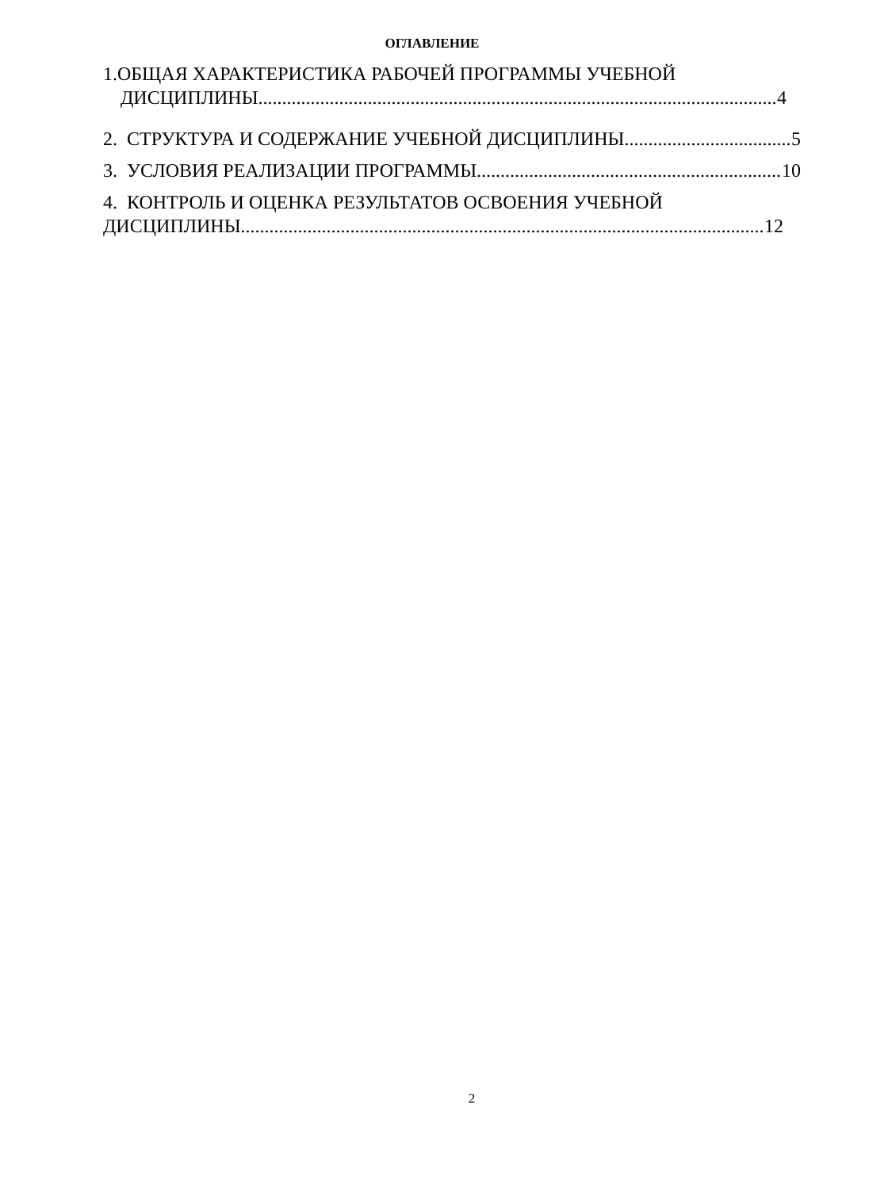ОГЛАВЛЕНИЕ
1.ОБЩАЯ ХАРАКТЕРИСТИКА РАБОЧЕЙ ПРОГРАММЫ УЧЕБНОЙ
ДИСЦИПЛИНЫ 4
2. СТРУКТУРА И СОДЕРЖАНИЕ УЧЕБНОЙ ДИСЦИПЛИНЫ 5
3. УСЛОВИЯ РЕАЛИЗАЦИИ ПРОГРАММЫ 10
4. КОНТРОЛЬ И ОЦЕНКА РЕЗУЛЬТАТОВ ОСВОЕНИЯ УЧЕБНОЙ
ДИСЦИПЛИНЫ 12
2